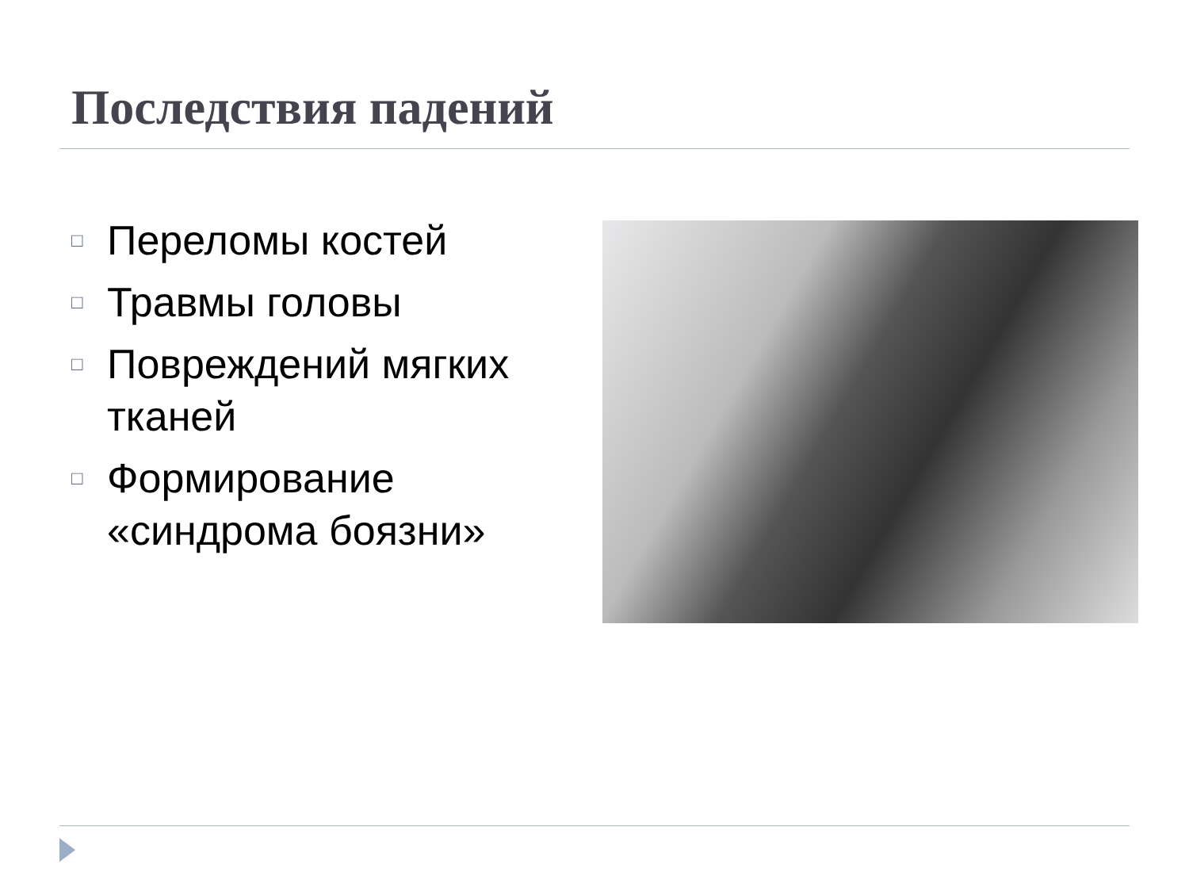Последствия падений
□ Переломы костей
□ Травмы головы
□ Повреждений мягких тканей
□ Формирование «синдрома боязни»